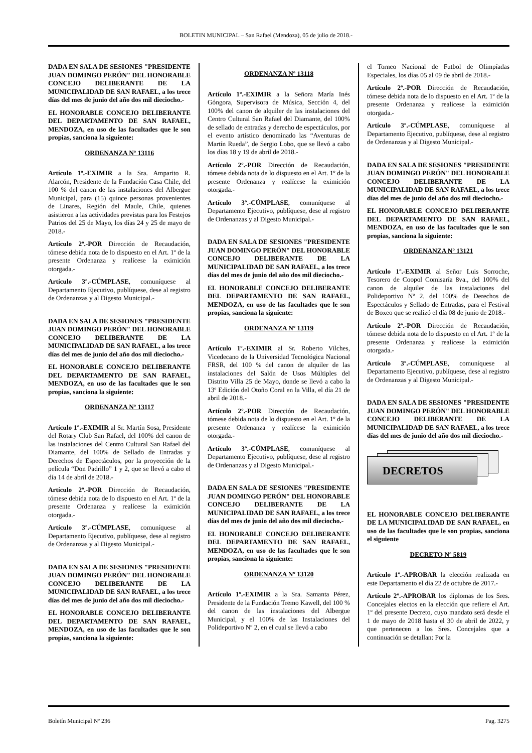BOLETIN MUNICIPAL – San Rafael (Mendoza), 05 de julio de 2018.-
DADA EN SALA DE SESIONES "PRESI­DENTE JUAN DOMINGO PERÓN" DEL HONORABLE CONCEJO DELIBERANTE DE LA MUNICIPALIDAD DE SAN RA­FAEL, a los trece días del mes de junio del año dos mil dieciocho.-
EL HONORABLE CONCEJO DELIBE­RANTE DEL DEPARTAMENTO DE SAN RAFAEL, MENDOZA, en uso de las faculta­des que le son propias, sanciona la siguiente:
ORDENANZA Nº 13116
Artículo 1º.-EXIMIR a la Sra. Amparito R. Alarcón, Presidente de la Fundación Casa Chile, del 100 % del canon de las instalaciones del Albergue Municipal, para (15) quince personas provenientes de Linares, Región del Maule, Chile, quienes asistieron a las actividades previs­tas para los Festejos Patrios del 25 de Mayo, los días 24 y 25 de mayo de 2018.-
Artículo 2º.-POR Dirección de Recaudación, tómese debida nota de lo dispuesto en el Art. 1º de la presente Ordenanza y realícese la eximición otorgada.-
Artículo 3º.-CÚMPLASE, comuníquese al Departamento Ejecutivo, publíquese, dese al registro de Ordenanzas y al Digesto Municipal.-
DADA EN SALA DE SESIONES "PRESI­DENTE JUAN DOMINGO PERÓN" DEL HONORABLE CONCEJO DELIBERANTE DE LA MUNICIPALIDAD DE SAN RA­FAEL, a los trece días del mes de junio del año dos mil dieciocho.-
EL HONORABLE CONCEJO DELIBE­RANTE DEL DEPARTAMENTO DE SAN RAFAEL, MENDOZA, en uso de las faculta­des que le son propias, sanciona la siguiente:
ORDENANZA Nº 13117
Artículo 1º.-EXIMIR al Sr. Martín Sosa, Presi­dente del Rotary Club San Rafael, del 100% del canon de las instalaciones del Centro Cultural San Rafael del Diamante, del 100% de Sellado de Entradas y Derechos de Espectáculos, por la proyección de la película “Don Padrillo” 1 y 2, que se llevó a cabo el día 14 de abril de 2018.-
Artículo 2º.-POR Dirección de Recaudación, tómese debida nota de lo dispuesto en el Art. 1º de la presente Ordenanza y realícese la eximición otorgada.-
Artículo 3º.-CÚMPLASE, comuníquese al Departamento Ejecutivo, publíquese, dese al registro de Ordenanzas y al Digesto Municipal.-
DADA EN SALA DE SESIONES "PRESI­DENTE JUAN DOMINGO PERÓN" DEL HONORABLE CONCEJO DELIBERANTE DE LA MUNICIPALIDAD DE SAN RA­FAEL, a los trece días del mes de junio del año dos mil dieciocho.-
EL HONORABLE CONCEJO DELIBE­RANTE DEL DEPARTAMENTO DE SAN RAFAEL, MENDOZA, en uso de las faculta­des que le son propias, sanciona la siguiente:
ORDENANZA Nº 13118
Artículo 1º.-EXIMIR a la Señora María Inés Góngora, Supervisora de Música, Sección 4, del 100% del canon de alquiler de las instalaciones del Centro Cultural San Rafael del Diamante, del 100% de sellado de entradas y derecho de espec­táculos, por el evento artístico denominado las “Aventuras de Martín Rueda”, de Sergio Lobo, que se llevó a cabo los días 18 y 19 de abril de 2018.-
Artículo 2º.-POR Dirección de Recaudación, tómese debida nota de lo dispuesto en el Art. 1º de la presente Ordenanza y realícese la eximición otorgada.-
Artículo 3º.-CÚMPLASE, comuníquese al Departamento Ejecutivo, publíquese, dese al registro de Ordenanzas y al Digesto Municipal.-
DADA EN SALA DE SESIONES "PRESI­DENTE JUAN DOMINGO PERÓN" DEL HONORABLE CONCEJO DELIBERANTE DE LA MUNICIPALIDAD DE SAN RA­FAEL, a los trece días del mes de junio del año dos mil dieciocho.-
EL HONORABLE CONCEJO DELIBE­RANTE DEL DEPARTAMENTO DE SAN RAFAEL, MENDOZA, en uso de las faculta­des que le son propias, sanciona la siguiente:
ORDENANZA Nº 13119
Artículo 1º.-EXIMIR al Sr. Roberto Vilches, Vicedecano de la Universidad Tecnológica Nacional FRSR, del 100 % del canon de alquiler de las instalaciones del Salón de Usos Múltiples del Distrito Villa 25 de Mayo, donde se llevó a cabo la 13º Edición del Otoño Coral en la Villa, el día 21 de abril de 2018.-
Artículo 2º.-POR Dirección de Recaudación, tómese debida nota de lo dispuesto en el Art. 1º de la presente Ordenanza y realícese la eximición otorgada.-
Artículo 3º.-CÚMPLASE, comuníquese al Departamento Ejecutivo, publíquese, dese al registro de Ordenanzas y al Digesto Municipal.-
DADA EN SALA DE SESIONES "PRESI­DENTE JUAN DOMINGO PERÓN" DEL HONORABLE CONCEJO DELIBERANTE DE LA MUNICIPALIDAD DE SAN RA­FAEL, a los trece días del mes de junio del año dos mil dieciocho.-
EL HONORABLE CONCEJO DELIBE­RANTE DEL DEPARTAMENTO DE SAN RAFAEL, MENDOZA, en uso de las faculta­des que le son propias, sanciona la siguiente:
ORDENANZA Nº 13120
Artículo 1º.-EXIMIR a la Sra. Samanta Pérez, Presidente de la Fundación Tremo Kawell, del 100 % del canon de las instalaciones del Alber­gue Municipal, y el 100% de las Instalaciones del Polideportivo Nº 2, en el cual se llevó a cabo
el Torneo Nacional de Futbol de Olimpíadas Especiales, los días 05 al 09 de abril de 2018.-
Artículo 2º.-POR Dirección de Recaudación, tómese debida nota de lo dispuesto en el Art. 1º de la presente Ordenanza y realícese la eximición otorgada.-
Artículo 3º.-CÚMPLASE, comuníquese al Departamento Ejecutivo, publíquese, dese al registro de Ordenanzas y al Digesto Municipal.-
DADA EN SALA DE SESIONES "PRESI­DENTE JUAN DOMINGO PERÓN" DEL HONORABLE CONCEJO DELIBERANTE DE LA MUNICIPALIDAD DE SAN RA­FAEL, a los trece días del mes de junio del año dos mil dieciocho.-
EL HONORABLE CONCEJO DELIBE­RANTE DEL DEPARTAMENTO DE SAN RAFAEL, MENDOZA, en uso de las faculta­des que le son propias, sanciona la siguiente:
ORDENANZA Nº 13121
Artículo 1º.-EXIMIR al Señor Luis Sorroche, Tesorero de Coopol Comisaría 8va., del 100% del canon de alquiler de las instalaciones del Polideportivo Nº 2, del 100% de Derechos de Espectáculos y Sellado de Entradas, para el Festival de Boxeo que se realizó el día 08 de junio de 2018.-
Artículo 2º.-POR Dirección de Recaudación, tómese debida nota de lo dispuesto en el Art. 1º de la presente Ordenanza y realícese la eximición otorgada.-
Artículo 3º.-CÚMPLASE, comuníquese al Departamento Ejecutivo, publíquese, dese al registro de Ordenanzas y al Digesto Municipal.-
DADA EN SALA DE SESIONES "PRESI­DENTE JUAN DOMINGO PERÓN" DEL HONORABLE CONCEJO DELIBERANTE DE LA MUNICIPALIDAD DE SAN RA­FAEL, a los trece días del mes de junio del año dos mil dieciocho.-
DECRETOS
EL HONORABLE CONCEJO DELIBE­RANTE DE LA MUNICIPALIDAD DE SAN RAFAEL, en uso de las facultades que le son propias, sanciona el siguiente
DECRETO Nº 5819
Artículo 1º.-APROBAR la elección realizada en este Departamento el día 22 de octubre de 2017.-
Artículo 2º.-APROBAR los diplomas de los Sres. Concejales electos en la elección que refiere el Art. 1º del presente Decreto, cuyo mandato será desde el 1 de mayo de 2018 hasta el 30 de abril de 2022, y que pertenecen a los Sres. Con­cejales que a continuación se detallan: Por la
Boletín Municipal Nº 236 Pag. 3275